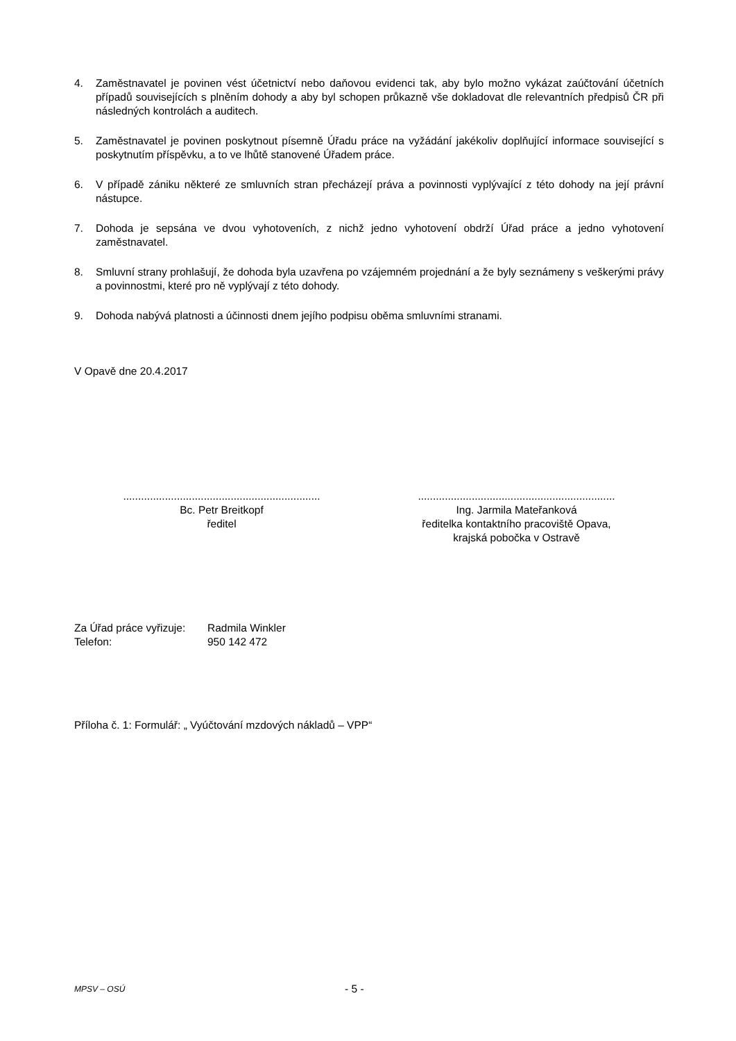4. Zaměstnavatel je povinen vést účetnictví nebo daňovou evidenci tak, aby bylo možno vykázat zaúčtování účetních případů souvisejících s plněním dohody a aby byl schopen průkazně vše dokladovat dle relevantních předpisů ČR při následných kontrolách a auditech.
5. Zaměstnavatel je povinen poskytnout písemně Úřadu práce na vyžádání jakékoliv doplňující informace související s poskytnutím příspěvku, a to ve lhůtě stanovené Úřadem práce.
6. V případě zániku některé ze smluvních stran přecházejí práva a povinnosti vyplývající z této dohody na její právní nástupce.
7. Dohoda je sepsána ve dvou vyhotoveních, z nichž jedno vyhotovení obdrží Úřad práce a jedno vyhotovení zaměstnavatel.
8. Smluvní strany prohlašují, že dohoda byla uzavřena po vzájemném projednání a že byly seznámeny s veškerými právy a povinnostmi, které pro ně vyplývají z této dohody.
9. Dohoda nabývá platnosti a účinnosti dnem jejího podpisu oběma smluvními stranami.
V Opavě dne 20.4.2017
..................................................................
Bc. Petr Breitkopf
ředitel
..................................................................
Ing. Jarmila Mateřanková
ředitelka kontaktního pracoviště Opava,
krajská pobočka v Ostravě
| Za Úřad práce vyřizuje: | Radmila Winkler |
| Telefon: | 950 142 472 |
Příloha č. 1: Formulář: „ Vyúčtování mzdových nákladů – VPP“
MPSV – OSÚ
- 5 -